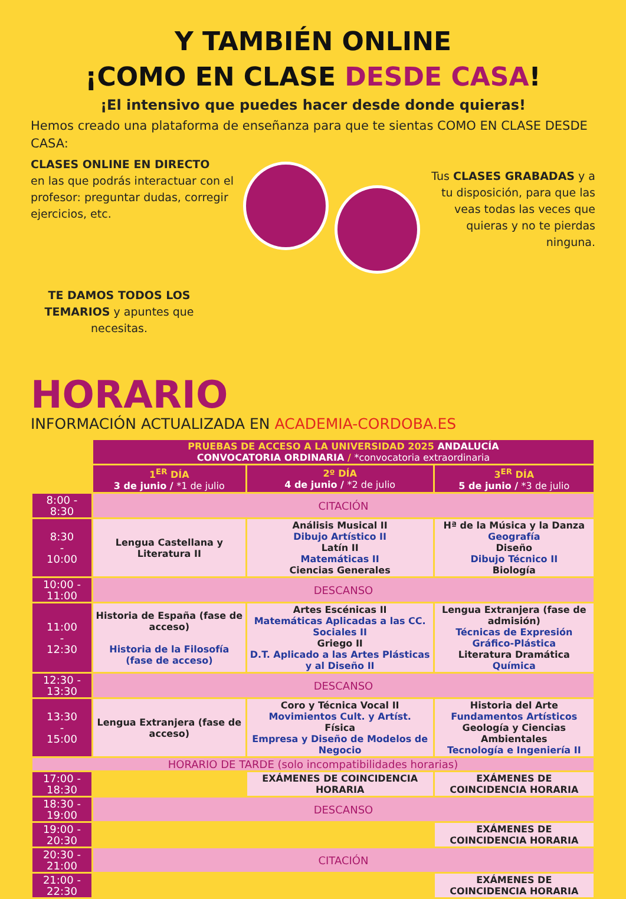Y TAMBIÉN ONLINE
¡COMO EN CLASE DESDE CASA!
¡El intensivo que puedes hacer desde donde quieras!
Hemos creado una plataforma de enseñanza para que te sientas COMO EN CLASE DESDE CASA:
CLASES ONLINE EN DIRECTO
en las que podrás interactuar con el profesor: preguntar dudas, corregir ejercicios, etc.
TE DAMOS TODOS LOS TEMARIOS y apuntes que necesitas.
Tus CLASES GRABADAS y a tu disposición, para que las veas todas las veces que quieras y no te pierdas ninguna.
HORARIO
INFORMACIÓN ACTUALIZADA EN ACADEMIA-CORDOBA.ES
| | PRUEBAS DE ACCESO A LA UNIVERSIDAD 2025 ANDALUCÍA CONVOCATORIA ORDINARIA / *convocatoria extraordinaria | | |
| | 1<sup>ER</sup> DÍA 3 de junio / *1 de julio | 2º DÍA 4 de junio / *2 de julio | 3<sup>ER</sup> DÍA 5 de junio / *3 de julio |
| 8:00 - 8:30 | CITACIÓN | | |
| 8:30 - 10:00 | Lengua Castellana y Literatura II | Análisis Musical II Dibujo Artístico II Latín II Matemáticas II Ciencias Generales | Hª de la Música y la Danza Geografía Diseño Dibujo Técnico II Biología |
| 10:00 - 11:00 | DESCANSO | | |
| 11:00 - 12:30 | Historia de España (fase de acceso) Historia de la Filosofía (fase de acceso) | Artes Escénicas II Matemáticas Aplicadas a las CC. Sociales II Griego II D.T. Aplicado a las Artes Plásticas y al Diseño II | Lengua Extranjera (fase de admisión) Técnicas de Expresión Gráfico-Plástica Literatura Dramática Química |
| 12:30 - 13:30 | DESCANSO | | |
| 13:30 - 15:00 | Lengua Extranjera (fase de acceso) | Coro y Técnica Vocal II Movimientos Cult. y Artíst. Física Empresa y Diseño de Modelos de Negocio | Historia del Arte Fundamentos Artísticos Geología y Ciencias Ambientales Tecnología e Ingeniería II |
| HORARIO DE TARDE (solo incompatibilidades horarias) | | | |
| 17:00 - 18:30 | | EXÁMENES DE COINCIDENCIA HORARIA | EXÁMENES DE COINCIDENCIA HORARIA |
| 18:30 - 19:00 | DESCANSO | | |
| 19:00 - 20:30 | | | EXÁMENES DE COINCIDENCIA HORARIA |
| 20:30 - 21:00 | CITACIÓN | | |
| 21:00 - 22:30 | | | EXÁMENES DE COINCIDENCIA HORARIA |